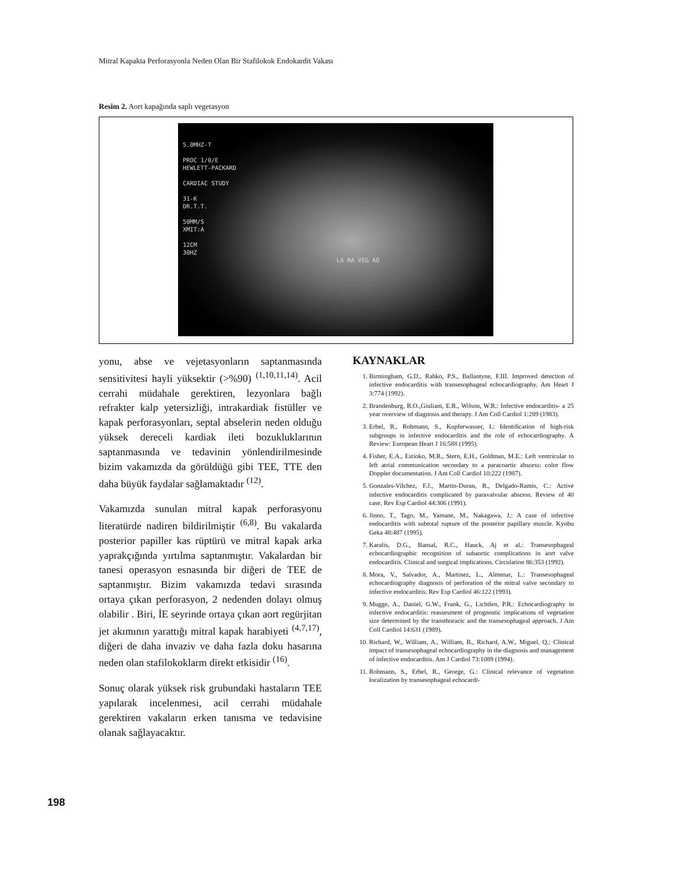Mitral Kapakta Perforasyonla Neden Olan Bir Stafilokok Endokardit Vakası
Resim 2. Aort kapağında saplı vegetasyon
5.0MHZ-T
PROC 1/0/E
HEWLETT-PACKARD
CARDIAC STUDY
31-K
DR.T.T.
50MM/S
XMIT:A
12CM
30HZ
LA RA VEG AO
yonu, abse ve vejetasyonların saptanmasında sensitivitesi hayli yüksektir (>%90) <sup>(1,10,11,14)</sup>. Acil cerrahi müdahale gerektiren, lezyonlara bağlı refrakter kalp yetersizliği, intrakardiak fistüller ve kapak perforasyonları, septal abselerin neden olduğu yüksek dereceli kardiak ileti bozukluklarının saptanmasında ve tedavinin yönlendirilmesinde bizim vakamızda da görüldüğü gibi TEE, TTE den daha büyük faydalar sağlamaktadır <sup>(12)</sup>.
Vakamızda sunulan mitral kapak perforasyonu literatürde nadiren bildirilmiştir <sup>(6,8)</sup>. Bu vakalarda posterior papiller kas rüptürü ve mitral kapak arka yaprakçığında yırtılma saptanmıştır. Vakalardan bir tanesi operasyon esnasında bir diğeri de TEE de saptanmıştır. Bizim vakamızda tedavi sırasında ortaya çıkan perforasyon, 2 nedenden dolayı olmuş olabilir . Biri, İE seyrinde ortaya çıkan aort regürjitan jet akımının yarattığı mitral kapak harabiyeti <sup>(4,7,17)</sup>, diğeri de daha invaziv ve daha fazla doku hasarına neden olan stafilokoklarm direkt etkisidir <sup>(16)</sup>.
Sonuç olarak yüksek risk grubundaki hastaların TEE yapılarak incelenmesi, acil cerrahi müdahale gerektiren vakaların erken tanısma ve tedavisine olanak sağlayacaktır.
KAYNAKLAR
1. Birmingham, G.D., Rahko, P.S., Ballantyne, F.III. Improved detection of infective endocarditis with transesophageal echocardiography. Am Heart J 3:774 (1992).
2. Brandenburg, R.O.,Giuliani, E.R., Wilson, W.R.: Infective endocarditis- a 25 year overview of diagnosis and therapy. J Am Coll Cardiol 1:289 (1983).
3. Erbel, R., Rohmann, S., Kupferwasser, I.: Identification of high-risk subgroups in infective endocarditis and the role of echocardiography. A Review: European Heart J 16:588 (1995).
4. Fisher, E.A., Estioko, M.R., Stern, E.H., Goldman, M.E.: Left ventricular to left atrial communication secondary to a paracoartic abscess: color flow Doppler documentation. J Am Coll Cardiol 10:222 (1987).
5. Gonzales-Vilchez, F.J., Martin-Duran, R., Delgado-Ramis, C.: Active infective endocarditis complicated by paravalvular abscess. Review of 40 case. Rev Esp Cardiol 44:306 (1991).
6. Jinno, T., Tago, M., Yamane, M., Nakagawa, J.: A case of infective endocarditis with subtotal rupture of the posterior papillary muscle. Kyobu Geka 48:487 (1995).
7. Karalis, D.G., Bansal, R.C., Hauck, Aj et al.: Transesophageal echocardiographic recognition of subaortic complications in aort valve endocarditis. Clinical and surgical implications. Circulation 86:353 (1992).
8. Mora, V., Salvador, A., Martinez, L., Almenar, L.: Transesophageal echocardiography diagnosis of perforation of the mitral valve secondary to infective endocarditis. Rev Esp Cardiol 46:122 (1993).
9. Mugge, A., Daniel, G.W., Frank, G., Lichtlen, P.R.: Echocardiography in infective endocarditis: reassesment of prognostic implications of vegetation size determined by the transthoracic and the transesophageal approach. J Am Coll Cardiol 14:631 (1989).
10. Richard, W., William, A., William, B., Richard, A.W., Miguel, Q.: Clinical impact of transesophageal echocardiography in the diagnosis and management of infective endocarditis. Am J Cardiol 73:1089 (1994).
11. Rohmann, S., Erbel, R., George, G.: Clinical relevance of vegetation localization by transesophageal echocardi-
198